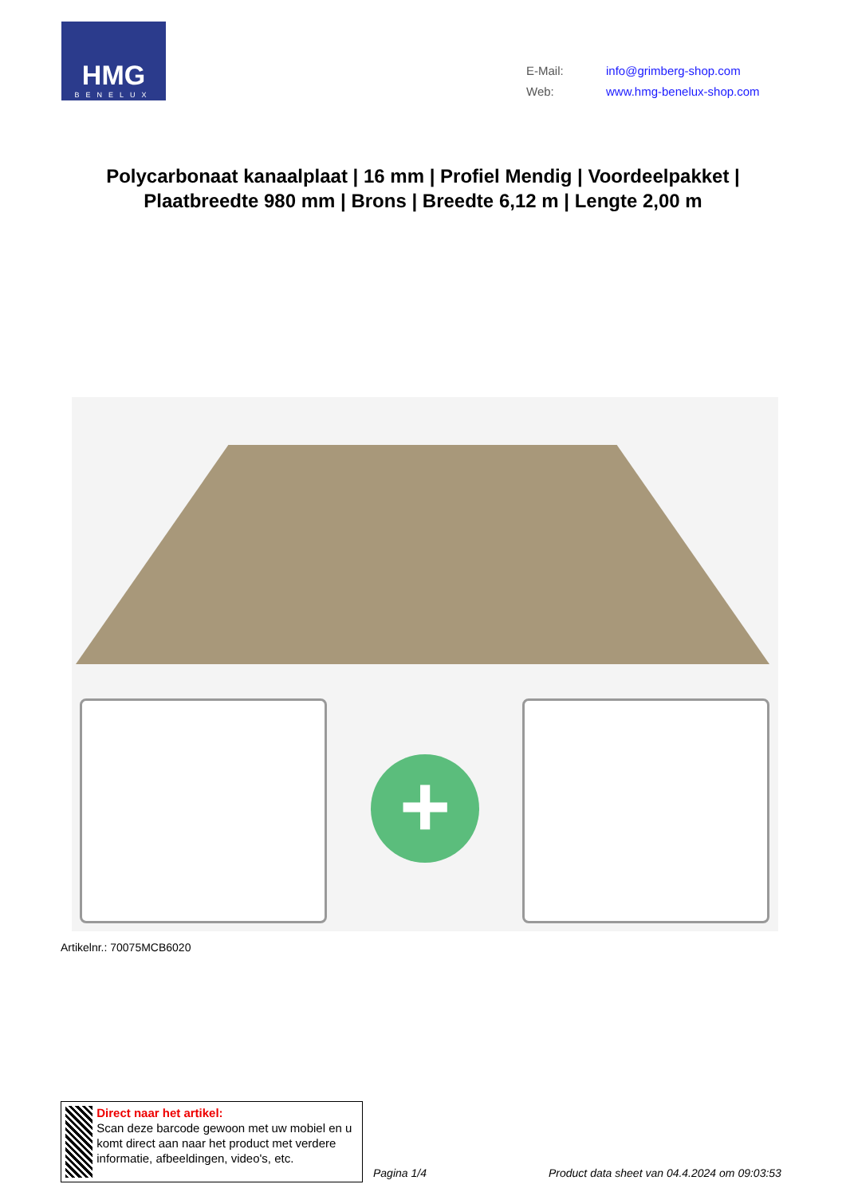HMG
BENELUX
E-Mail: info@grimberg-shop.com
Web: www.hmg-benelux-shop.com
Polycarbonaat kanaalplaat | 16 mm | Profiel Mendig | Voordeelpakket | Plaatbreedte 980 mm | Brons | Breedte 6,12 m | Lengte 2,00 m
+
Artikelnr.: 70075MCB6020
Direct naar het artikel:
Scan deze barcode gewoon met uw mobiel en u komt direct aan naar het product met verdere informatie, afbeeldingen, video's, etc.
Pagina 1/4
Product data sheet van 04.4.2024 om 09:03:53